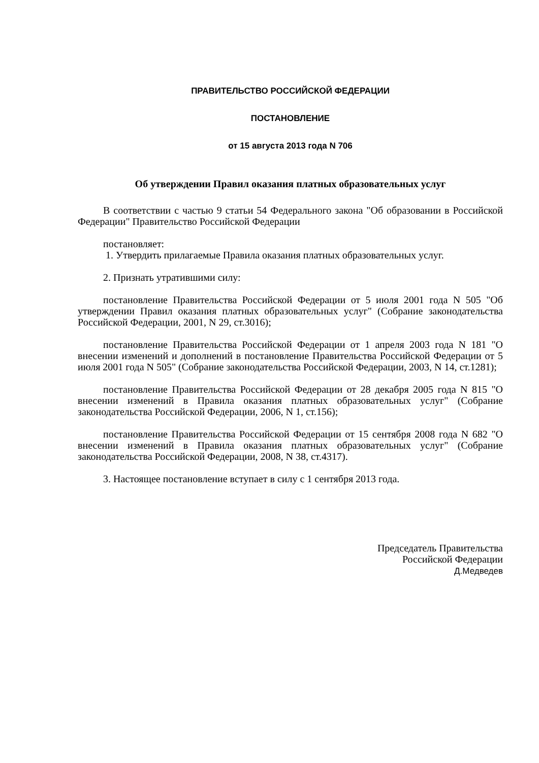ПРАВИТЕЛЬСТВО РОССИЙСКОЙ ФЕДЕРАЦИИ
ПОСТАНОВЛЕНИЕ
от 15 августа 2013 года N 706
Об утверждении Правил оказания платных образовательных услуг
В соответствии с частью 9 статьи 54 Федерального закона "Об образовании в Российской Федерации" Правительство Российской Федерации
постановляет:
1. Утвердить прилагаемые Правила оказания платных образовательных услуг.
2. Признать утратившими силу:
постановление Правительства Российской Федерации от 5 июля 2001 года N 505 "Об утверждении Правил оказания платных образовательных услуг" (Собрание законодательства Российской Федерации, 2001, N 29, ст.3016);
постановление Правительства Российской Федерации от 1 апреля 2003 года N 181 "О внесении изменений и дополнений в постановление Правительства Российской Федерации от 5 июля 2001 года N 505" (Собрание законодательства Российской Федерации, 2003, N 14, ст.1281);
постановление Правительства Российской Федерации от 28 декабря 2005 года N 815 "О внесении изменений в Правила оказания платных образовательных услуг" (Собрание законодательства Российской Федерации, 2006, N 1, ст.156);
постановление Правительства Российской Федерации от 15 сентября 2008 года N 682 "О внесении изменений в Правила оказания платных образовательных услуг" (Собрание законодательства Российской Федерации, 2008, N 38, ст.4317).
3. Настоящее постановление вступает в силу с 1 сентября 2013 года.
Председатель Правительства
Российской Федерации
Д.Медведев